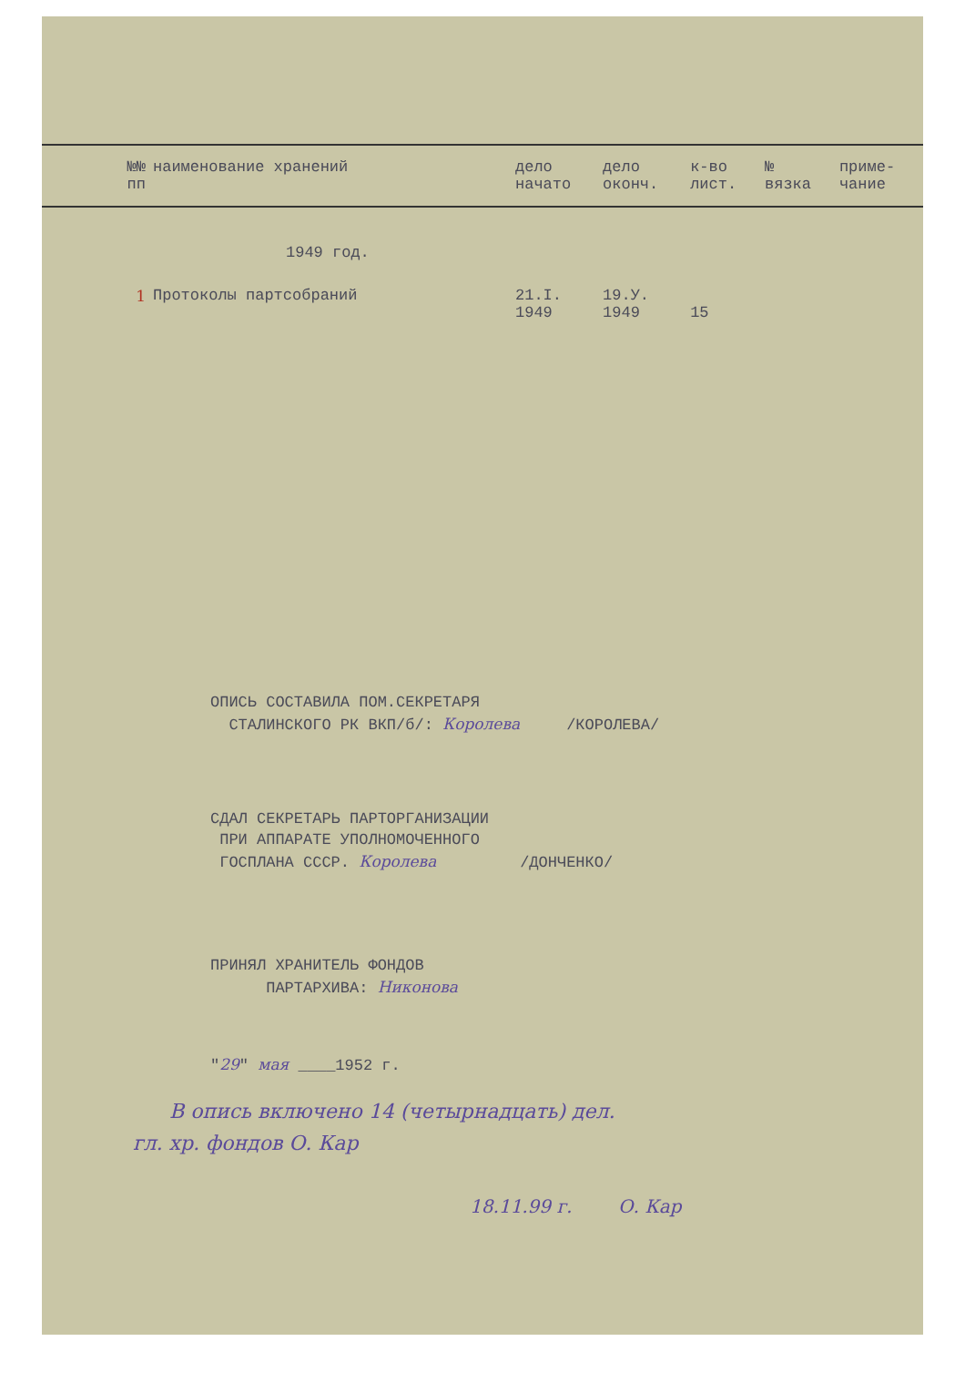| №№ пп | наименование хранений | дело начато | дело оконч. | к-во лист. | № вязка | приме- чание |
| --- | --- | --- | --- | --- | --- | --- |
| | 1949 год. | | | | | |
| 1 | Протоколы партсобраний | 21.I. 1949 | 19.У. 1949 | 15 | | |
ОПИСЬ СОСТАВИЛА ПОМ.СЕКРЕТАРЯ
СТАЛИНСКОГО РК ВКП/б/: Королева /КОРОЛЕВА/
СДАЛ СЕКРЕТАРЬ ПАРТОРГАНИЗАЦИИ
ПРИ АППАРАТЕ УПОЛНОМОЧЕННОГО
ГОСПЛАНА СССР. Королева /ДОНЧЕНКО/
ПРИНЯЛ ХРАНИТЕЛЬ ФОНДОВ
ПАРТАРХИВА: Никонова
"29" мая ____1952 г.
В опись включено 14 (четырнадцать) дел.
гл. хр. фондов О. Кар
18.11.99 г. О. Кар